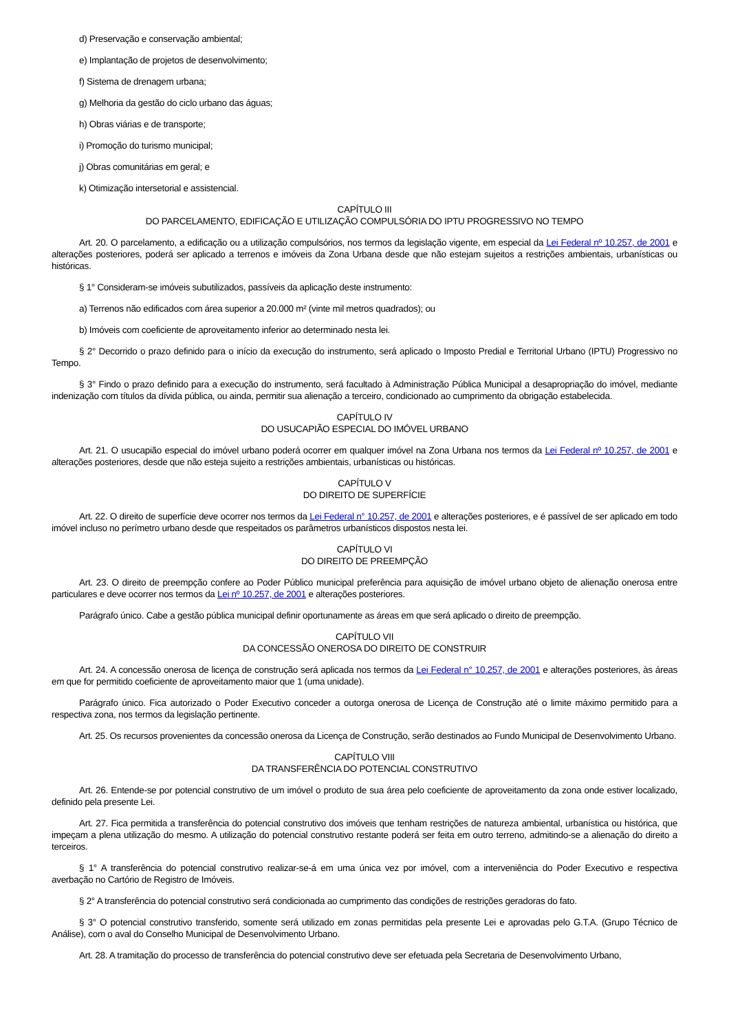d) Preservação e conservação ambiental;
e) Implantação de projetos de desenvolvimento;
f) Sistema de drenagem urbana;
g) Melhoria da gestão do ciclo urbano das águas;
h) Obras viárias e de transporte;
i) Promoção do turismo municipal;
j) Obras comunitárias em geral; e
k) Otimização intersetorial e assistencial.
CAPÍTULO III
DO PARCELAMENTO, EDIFICAÇÃO E UTILIZAÇÃO COMPULSÓRIA DO IPTU PROGRESSIVO NO TEMPO
Art. 20. O parcelamento, a edificação ou a utilização compulsórios, nos termos da legislação vigente, em especial da Lei Federal nº 10.257, de 2001 e alterações posteriores, poderá ser aplicado a terrenos e imóveis da Zona Urbana desde que não estejam sujeitos a restrições ambientais, urbanísticas ou históricas.
§ 1° Consideram-se imóveis subutilizados, passíveis da aplicação deste instrumento:
a) Terrenos não edificados com área superior a 20.000 m² (vinte mil metros quadrados); ou
b) Imóveis com coeficiente de aproveitamento inferior ao determinado nesta lei.
§ 2° Decorrido o prazo definido para o início da execução do instrumento, será aplicado o Imposto Predial e Territorial Urbano (IPTU) Progressivo no Tempo.
§ 3° Findo o prazo definido para a execução do instrumento, será facultado à Administração Pública Municipal a desapropriação do imóvel, mediante indenização com títulos da dívida pública, ou ainda, permitir sua alienação a terceiro, condicionado ao cumprimento da obrigação estabelecida.
CAPÍTULO IV
DO USUCAPIÃO ESPECIAL DO IMÓVEL URBANO
Art. 21. O usucapião especial do imóvel urbano poderá ocorrer em qualquer imóvel na Zona Urbana nos termos da Lei Federal nº 10.257, de 2001 e alterações posteriores, desde que não esteja sujeito a restrições ambientais, urbanísticas ou históricas.
CAPÍTULO V
DO DIREITO DE SUPERFÍCIE
Art. 22. O direito de superfície deve ocorrer nos termos da Lei Federal n° 10.257, de 2001 e alterações posteriores, e é passível de ser aplicado em todo imóvel incluso no perímetro urbano desde que respeitados os parâmetros urbanísticos dispostos nesta lei.
CAPÍTULO VI
DO DIREITO DE PREEMPÇÃO
Art. 23. O direito de preempção confere ao Poder Público municipal preferência para aquisição de imóvel urbano objeto de alienação onerosa entre particulares e deve ocorrer nos termos da Lei nº 10.257, de 2001 e alterações posteriores.
Parágrafo único. Cabe a gestão pública municipal definir oportunamente as áreas em que será aplicado o direito de preempção.
CAPÍTULO VII
DA CONCESSÃO ONEROSA DO DIREITO DE CONSTRUIR
Art. 24. A concessão onerosa de licença de construção será aplicada nos termos da Lei Federal n° 10.257, de 2001 e alterações posteriores, às áreas em que for permitido coeficiente de aproveitamento maior que 1 (uma unidade).
Parágrafo único. Fica autorizado o Poder Executivo conceder a outorga onerosa de Licença de Construção até o limite máximo permitido para a respectiva zona, nos termos da legislação pertinente.
Art. 25. Os recursos provenientes da concessão onerosa da Licença de Construção, serão destinados ao Fundo Municipal de Desenvolvimento Urbano.
CAPÍTULO VIII
DA TRANSFERÊNCIA DO POTENCIAL CONSTRUTIVO
Art. 26. Entende-se por potencial construtivo de um imóvel o produto de sua área pelo coeficiente de aproveitamento da zona onde estiver localizado, definido pela presente Lei.
Art. 27. Fica permitida a transferência do potencial construtivo dos imóveis que tenham restrições de natureza ambiental, urbanística ou histórica, que impeçam a plena utilização do mesmo. A utilização do potencial construtivo restante poderá ser feita em outro terreno, admitindo-se a alienação do direito a terceiros.
§ 1° A transferência do potencial construtivo realizar-se-á em uma única vez por imóvel, com a interveniência do Poder Executivo e respectiva averbação no Cartório de Registro de Imóveis.
§ 2° A transferência do potencial construtivo será condicionada ao cumprimento das condições de restrições geradoras do fato.
§ 3° O potencial construtivo transferido, somente será utilizado em zonas permitidas pela presente Lei e aprovadas pelo G.T.A. (Grupo Técnico de Análise), com o aval do Conselho Municipal de Desenvolvimento Urbano.
Art. 28. A tramitação do processo de transferência do potencial construtivo deve ser efetuada pela Secretaria de Desenvolvimento Urbano,